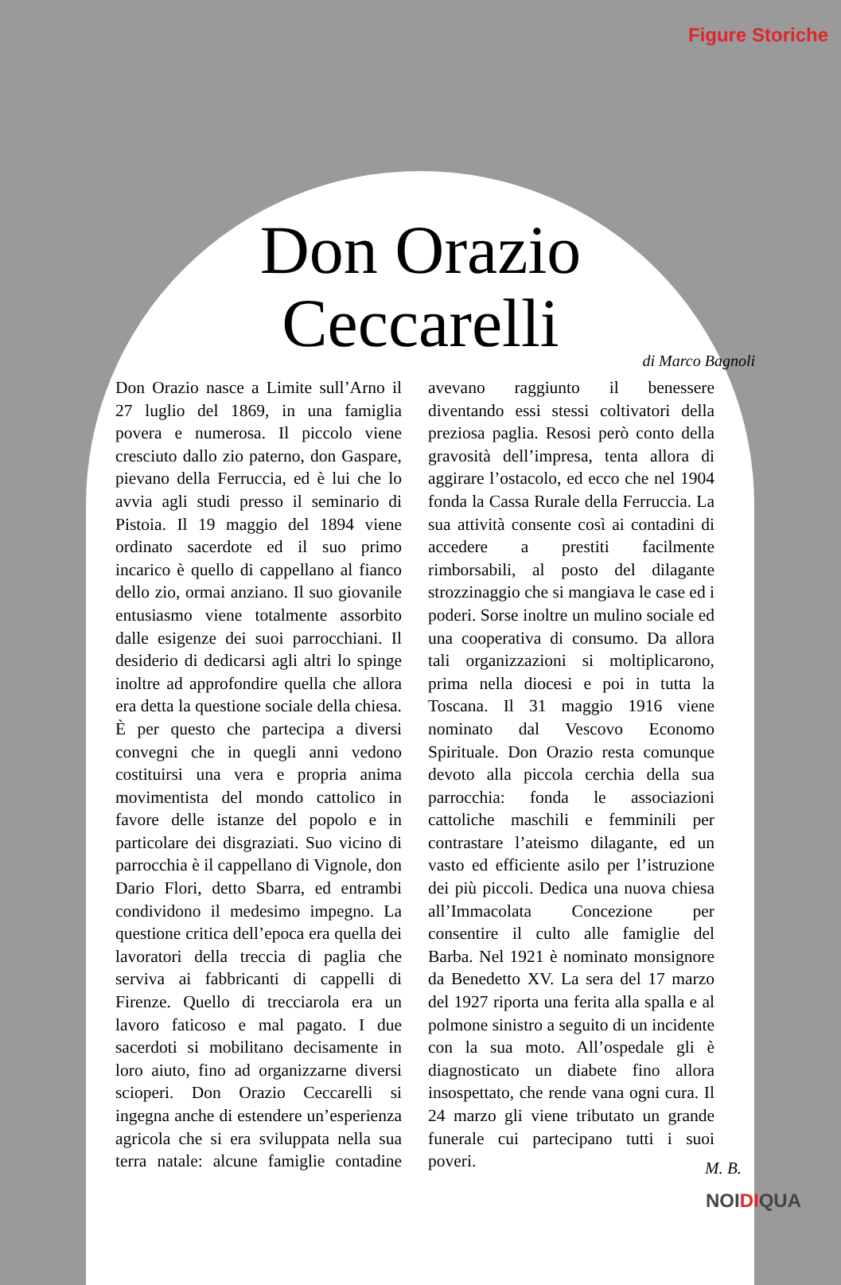Figure Storiche
Don Orazio
Ceccarelli
di Marco Bagnoli
Don Orazio nasce a Limite sull’Arno il 27 luglio del 1869, in una famiglia povera e numerosa. Il piccolo viene cresciuto dallo zio paterno, don Gaspare, pievano della Ferruccia, ed è lui che lo avvia agli studi presso il seminario di Pistoia. Il 19 maggio del 1894 viene ordinato sacerdote ed il suo primo incarico è quello di cappellano al fianco dello zio, ormai anziano. Il suo giovanile entusiasmo viene totalmente assorbito dalle esigenze dei suoi parrocchiani. Il desiderio di dedicarsi agli altri lo spinge inoltre ad approfondire quella che allora era detta la questione sociale della chiesa. È per questo che partecipa a diversi convegni che in quegli anni vedono costituirsi una vera e propria anima movimentista del mondo cattolico in favore delle istanze del popolo e in particolare dei disgraziati. Suo vicino di parrocchia è il cappellano di Vignole, don Dario Flori, detto Sbarra, ed entrambi condividono il medesimo impegno. La questione critica dell’epoca era quella dei lavoratori della treccia di paglia che serviva ai fabbricanti di cappelli di Firenze. Quello di trecciarola era un lavoro faticoso e mal pagato. I due sacerdoti si mobilitano decisamente in loro aiuto, fino ad organizzarne diversi scioperi. Don Orazio Ceccarelli si ingegna anche di estendere un’esperienza agricola che si era sviluppata nella sua terra natale: alcune famiglie contadine avevano raggiunto il benessere diventando essi stessi coltivatori della preziosa paglia. Resosi però conto della gravosità dell’impresa, tenta allora di aggirare l’ostacolo, ed ecco che nel 1904 fonda la Cassa Rurale della Ferruccia. La sua attività consente così ai contadini di accedere a prestiti facilmente rimborsabili, al posto del dilagante strozzinaggio che si mangiava le case ed i poderi. Sorse inoltre un mulino sociale ed una cooperativa di consumo. Da allora tali organizzazioni si moltiplicarono, prima nella diocesi e poi in tutta la Toscana. Il 31 maggio 1916 viene nominato dal Vescovo Economo Spirituale. Don Orazio resta comunque devoto alla piccola cerchia della sua parrocchia: fonda le associazioni cattoliche maschili e femminili per contrastare l’ateismo dilagante, ed un vasto ed efficiente asilo per l’istruzione dei più piccoli. Dedica una nuova chiesa all’Immacolata Concezione per consentire il culto alle famiglie del Barba. Nel 1921 è nominato monsignore da Benedetto XV. La sera del 17 marzo del 1927 riporta una ferita alla spalla e al polmone sinistro a seguito di un incidente con la sua moto. All’ospedale gli è diagnosticato un diabete fino allora insospettato, che rende vana ogni cura. Il 24 marzo gli viene tributato un grande funerale cui partecipano tutti i suoi poveri.
M. B.
NOIDIQUA